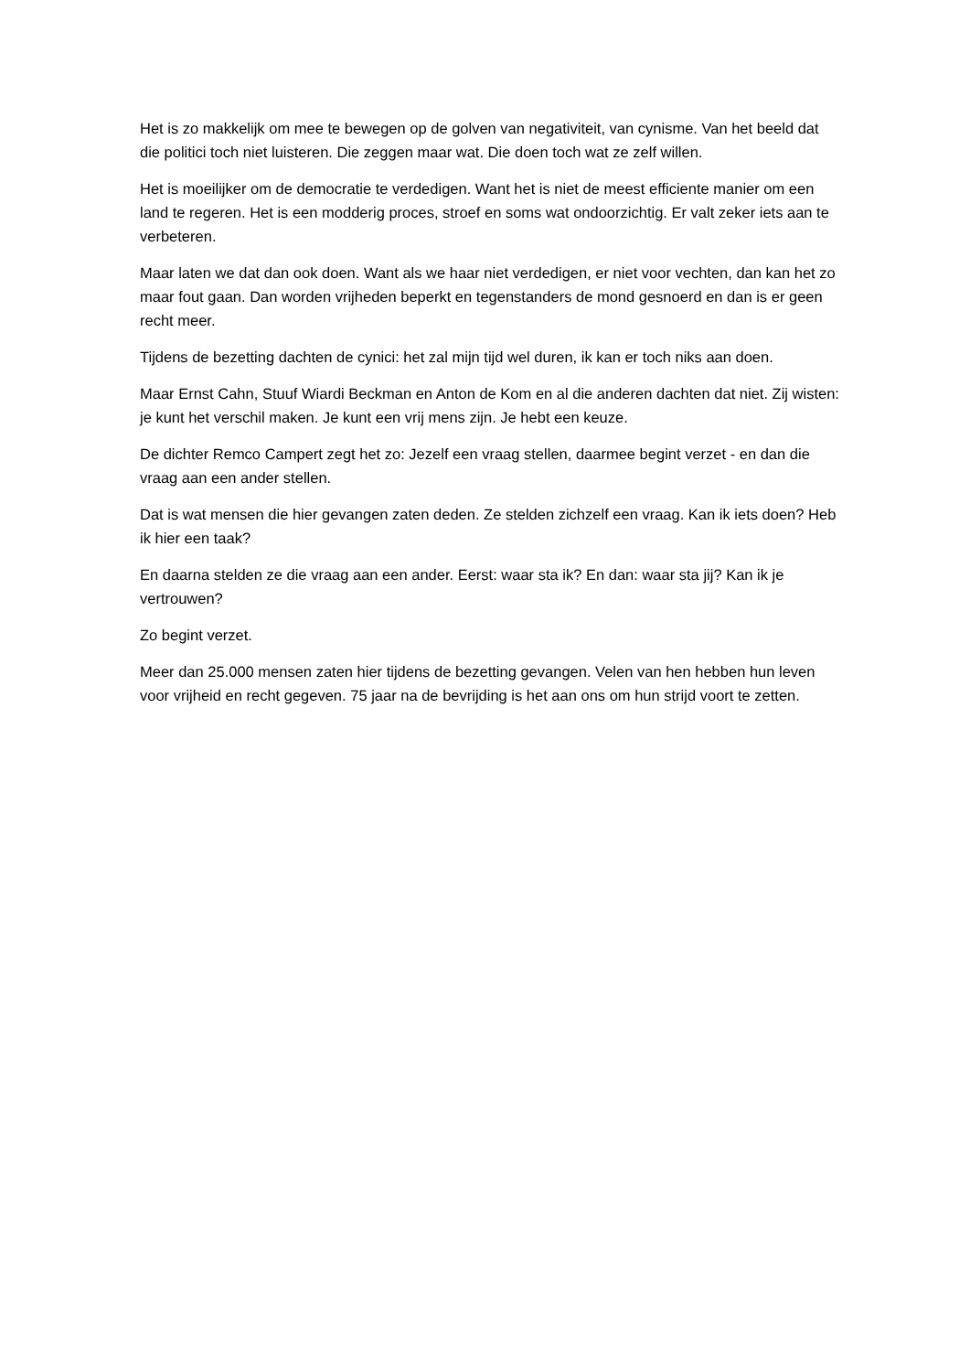Het is zo makkelijk om mee te bewegen op de golven van negativiteit, van cynisme. Van het beeld dat die politici toch niet luisteren. Die zeggen maar wat. Die doen toch wat ze zelf willen.
Het is moeilijker om de democratie te verdedigen. Want het is niet de meest efficiente manier om een land te regeren. Het is een modderig proces, stroef en soms wat ondoorzichtig. Er valt zeker iets aan te verbeteren.
Maar laten we dat dan ook doen. Want als we haar niet verdedigen, er niet voor vechten, dan kan het zo maar fout gaan. Dan worden vrijheden beperkt en tegenstanders de mond gesnoerd en dan is er geen recht meer.
Tijdens de bezetting dachten de cynici: het zal mijn tijd wel duren, ik kan er toch niks aan doen.
Maar Ernst Cahn, Stuuf Wiardi Beckman en Anton de Kom en al die anderen dachten dat niet. Zij wisten: je kunt het verschil maken. Je kunt een vrij mens zijn. Je hebt een keuze.
De dichter Remco Campert zegt het zo: Jezelf een vraag stellen, daarmee begint verzet - en dan die vraag aan een ander stellen.
Dat is wat mensen die hier gevangen zaten deden. Ze stelden zichzelf een vraag. Kan ik iets doen? Heb ik hier een taak?
En daarna stelden ze die vraag aan een ander. Eerst: waar sta ik? En dan: waar sta jij? Kan ik je vertrouwen?
Zo begint verzet.
Meer dan 25.000 mensen zaten hier tijdens de bezetting gevangen. Velen van hen hebben hun leven voor vrijheid en recht gegeven. 75 jaar na de bevrijding is het aan ons om hun strijd voort te zetten.